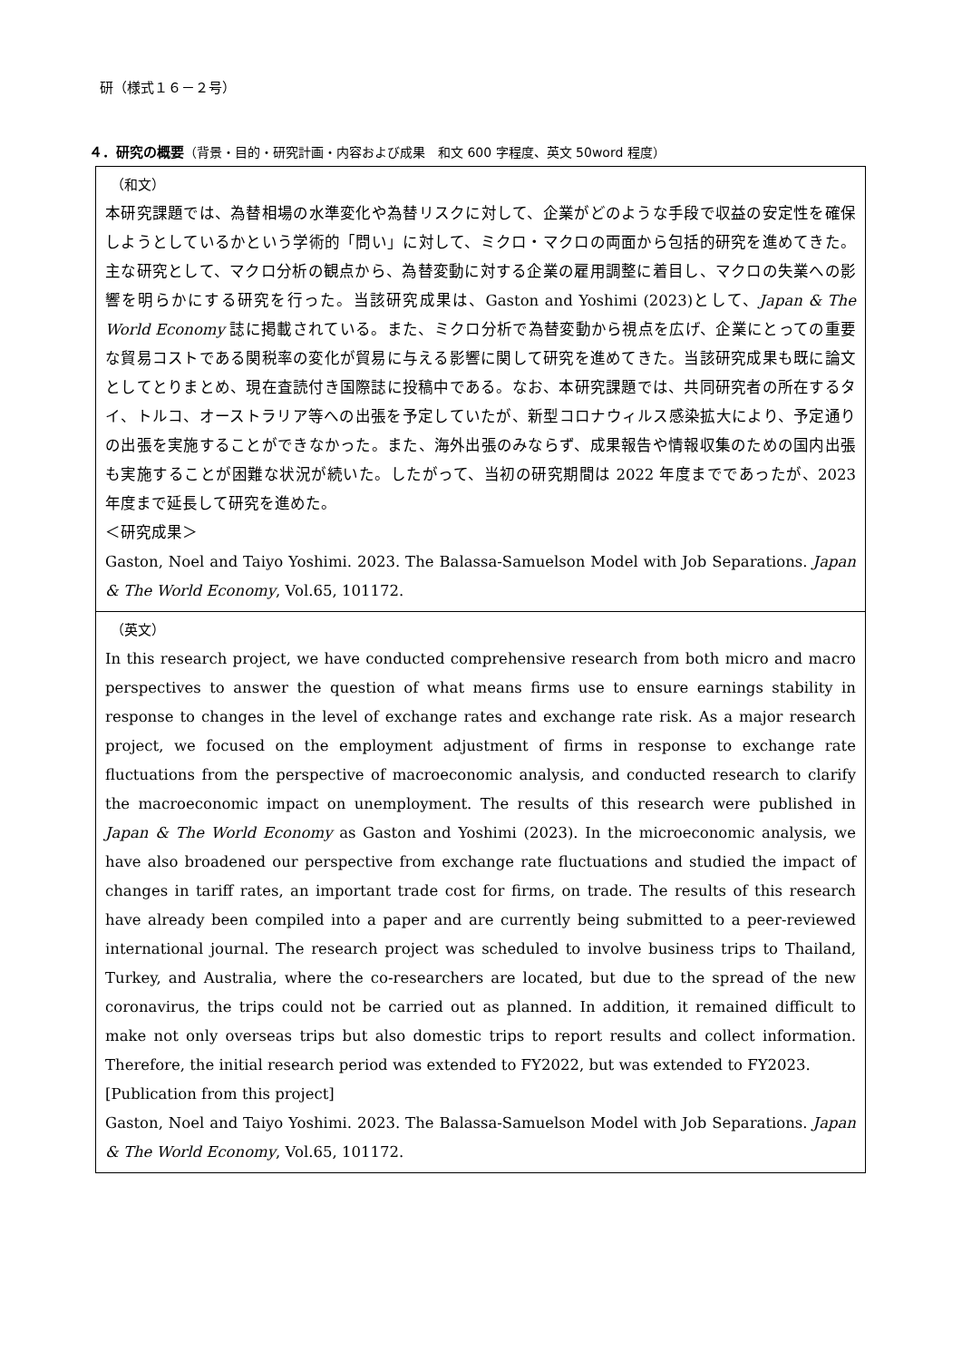研（様式１６－２号）
４．研究の概要（背景・目的・研究計画・内容および成果　和文 600 字程度、英文 50word 程度）
| （和文） 本研究課題では、為替相場の水準変化や為替リスクに対して、企業がどのような手段で収益の安定性を確保しようとしているかという学術的「問い」に対して、ミクロ・マクロの両面から包括的研究を進めてきた。主な研究として、マクロ分析の観点から、為替変動に対する企業の雇用調整に着目し、マクロの失業への影響を明らかにする研究を行った。当該研究成果は、Gaston and Yoshimi (2023)として、 Japan & The World Economy 誌に掲載されている。また、ミクロ分析で為替変動から視点を広げ、企業にとっての重要な貿易コストである関税率の変化が貿易に与える影響に関して研究を進めてきた。当該研究成果も既に論文としてとりまとめ、現在査読付き国際誌に投稿中である。なお、本研究課題では、共同研究者の所在するタイ、トルコ、オーストラリア等への出張を予定していたが、新型コロナウィルス感染拡大により、予定通りの出張を実施することができなかった。また、海外出張のみならず、成果報告や情報収集のための国内出張も実施することが困難な状況が続いた。したがって、当初の研究期間は 2022 年度までであったが、2023 年度まで延長して研究を進めた。 ＜研究成果＞ Gaston, Noel and Taiyo Yoshimi. 2023. The Balassa-Samuelson Model with Job Separations. Japan & The World Economy , Vol.65, 101172. |
| （英文） In this research project, we have conducted comprehensive research from both micro and macro perspectives to answer the question of what means firms use to ensure earnings stability in response to changes in the level of exchange rates and exchange rate risk. As a major research project, we focused on the employment adjustment of firms in response to exchange rate fluctuations from the perspective of macroeconomic analysis, and conducted research to clarify the macroeconomic impact on unemployment. The results of this research were published in Japan & The World Economy as Gaston and Yoshimi (2023). In the microeconomic analysis, we have also broadened our perspective from exchange rate fluctuations and studied the impact of changes in tariff rates, an important trade cost for firms, on trade. The results of this research have already been compiled into a paper and are currently being submitted to a peer-reviewed international journal. The research project was scheduled to involve business trips to Thailand, Turkey, and Australia, where the co-researchers are located, but due to the spread of the new coronavirus, the trips could not be carried out as planned. In addition, it remained difficult to make not only overseas trips but also domestic trips to report results and collect information. Therefore, the initial research period was extended to FY2022, but was extended to FY2023. [Publication from this project] Gaston, Noel and Taiyo Yoshimi. 2023. The Balassa-Samuelson Model with Job Separations. Japan & The World Economy , Vol.65, 101172. |